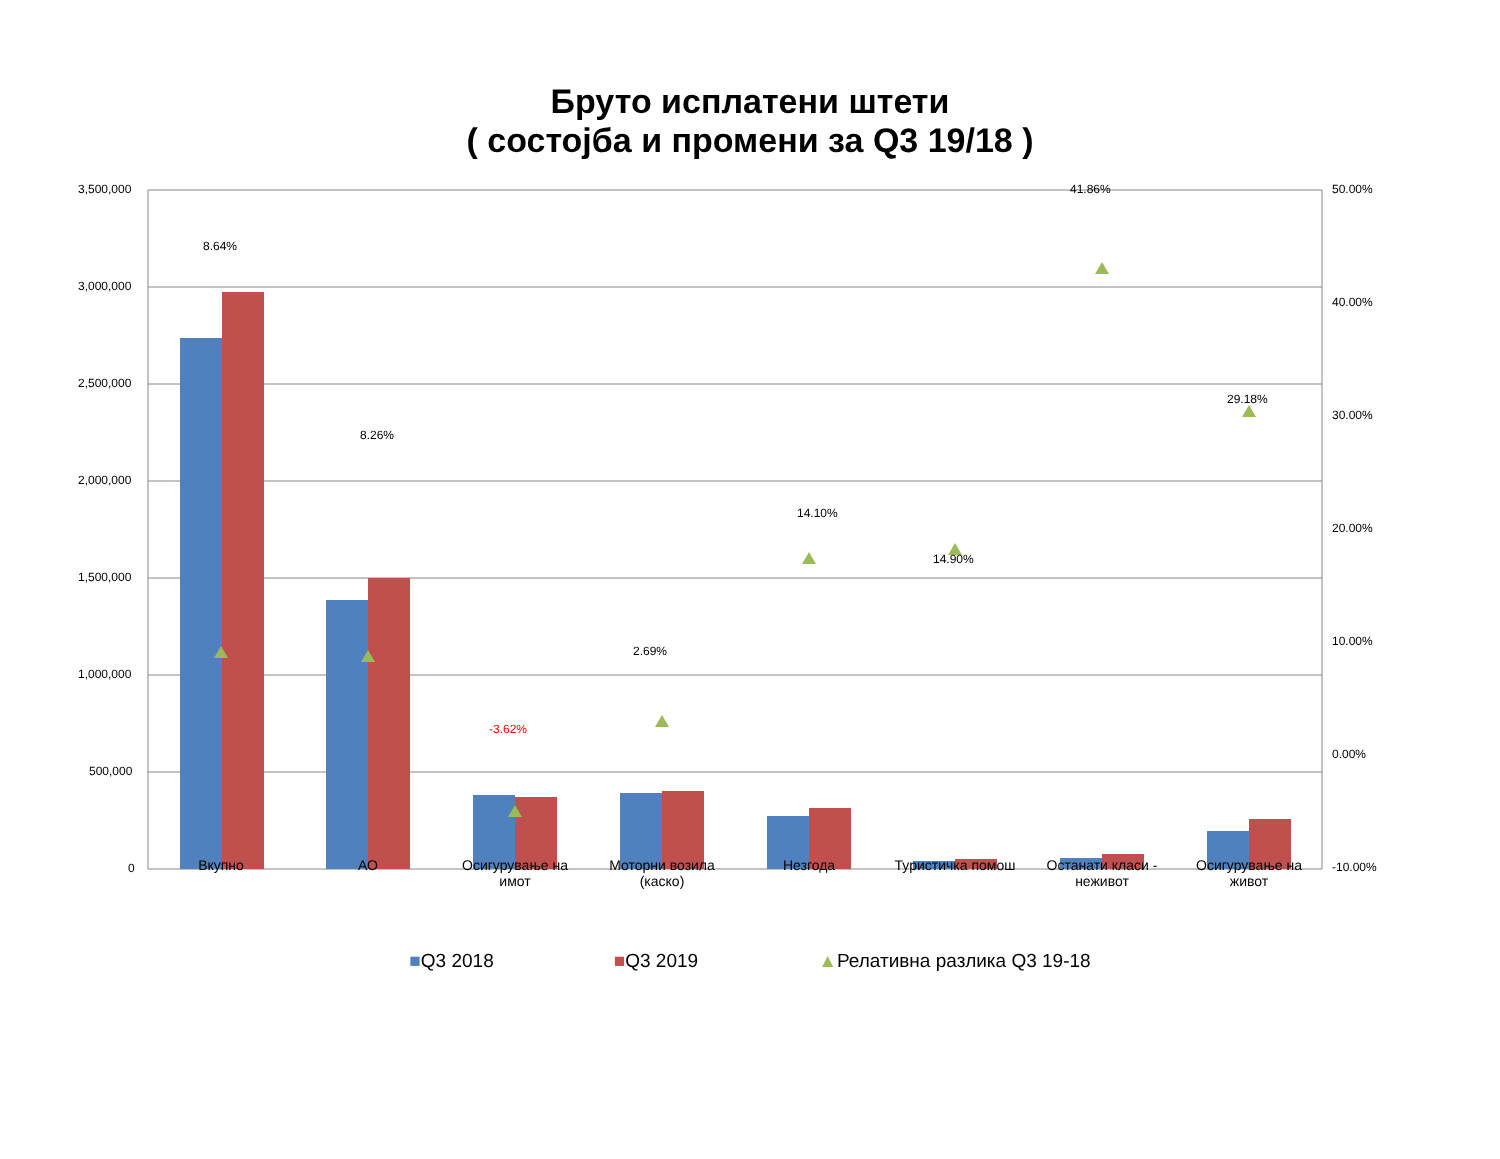Бруто исплатени штети
( состојба и промени за Q3 19/18 )
3,500,000
3,000,000
2,500,000
2,000,000
1,500,000
1,000,000
500,000
0
50.00%
40.00%
30.00%
20.00%
10.00%
0.00%
-10.00%
8.64%
8.26%
-3.62%
2.69%
14.10%
14.90%
41.86%
29.18%
Вкупно АО
Осигурување на имот
Моторни возила (каско)
Незгода Туристичка помош
Останати класи - неживот
Осигурување на живот
■Q3 2018 ■Q3 2019 ▲Релативна разлика Q3 19-18